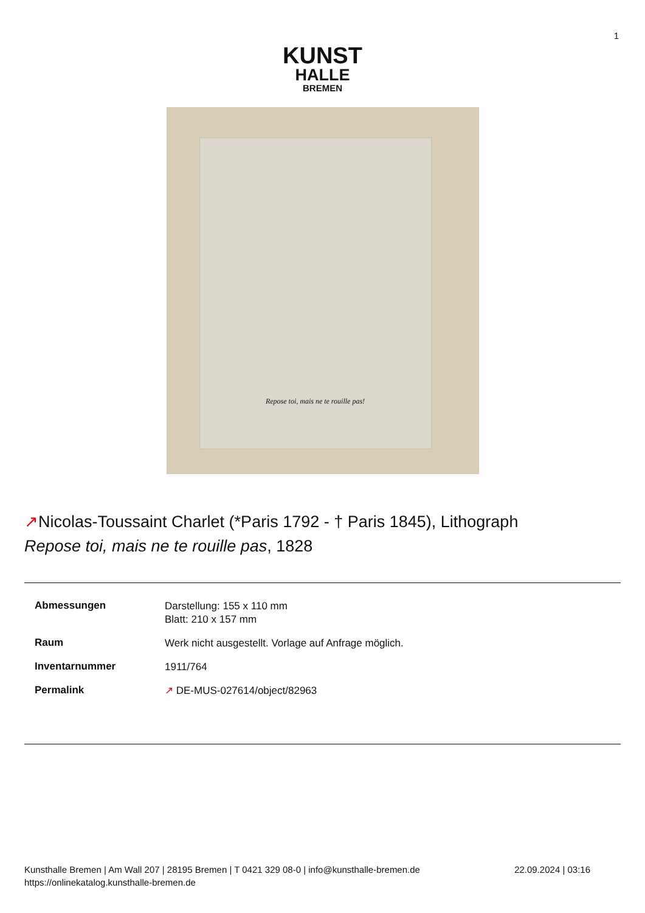1
KUNST
HALLE
BREMEN
Repose toi, mais ne te rouille pas!
↗Nicolas-Toussaint Charlet (*Paris 1792 - † Paris 1845), Lithograph
Repose toi, mais ne te rouille pas, 1828
| Abmessungen | Darstellung: 155 x 110 mm Blatt: 210 x 157 mm |
| Raum | Werk nicht ausgestellt. Vorlage auf Anfrage möglich. |
| Inventarnummer | 1911/764 |
| Permalink | ↗ DE-MUS-027614/object/82963 |
Kunsthalle Bremen | Am Wall 207 | 28195 Bremen | T 0421 329 08-0 | info@kunsthalle-bremen.de
https://onlinekatalog.kunsthalle-bremen.de
22.09.2024 | 03:16